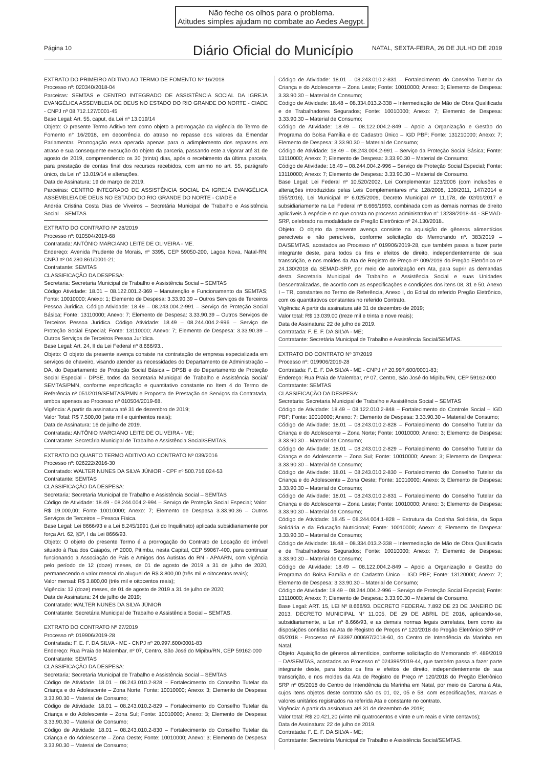Não feche os olhos para o problema.
Atitudes simples ajudam no combate ao Aedes Aegypt.
Página 10
Diário Oficial do Município
NATAL, SEXTA-FEIRA, 26 DE JULHO DE 2019
EXTRATO DO PRIMEIRO ADITIVO AO TERMO DE FOMENTO Nº 16/2018
Processo nº: 020340/2018-04
Parceiras: SEMTAS e CENTRO INTEGRADO DE ASSISTÊNCIA SOCIAL DA IGREJA EVANGÉLICA ASSEMBLEIA DE DEUS NO ESTADO DO RIO GRANDE DO NORTE - CIADE - CNPJ nº 08.712.127/0001-45
Base Legal: Art. 55, caput, da Lei nº 13.019/14
Objeto: O presente Termo Aditivo tem como objeto a prorrogação da vigência do Termo de Fomento n° 16/2018, em decorrência do atraso no repasse dos valores da Emendar Parlamentar. Prorrogação essa operada apenas para o adimplemento dos repasses em atraso e sua consequente execução do objeto da parceria, passando este a vigorar até 31 de agosto de 2019, compreendendo os 30 (trinta) dias, após o recebimento da última parcela, para prestação de contas final dos recursos recebidos, com arrimo no art. 55, parágrafo único, da Lei n° 13.019/14 e alterações.
Data de Assinatura: 19 de março de 2019.
Parceiras: CENTRO INTEGRADO DE ASSISTÊNCIA SOCIAL DA IGREJA EVANGÉLICA ASSEMBLEIA DE DEUS NO ESTADO DO RIO GRANDE DO NORTE - CIADE e
Andréa Cristina Costa Dias de Viveiros – Secretária Municipal de Trabalho e Assistência Social – SEMTAS
EXTRATO DO CONTRATO Nº 28/2019
Processo nº: 010504/2019-68
Contratada: ANTÔNIO MARCIANO LEITE DE OLIVEIRA - ME.
Endereço: Avenida Prudente de Morais, nº 3395, CEP 59050-200, Lagoa Nova, Natal-RN; CNPJ nº 04.280.861/0001-21;
Contratante: SEMTAS
CLASSIFICAÇÃO DA DESPESA:
Secretaria: Secretaria Municipal de Trabalho e Assistência Social – SEMTAS
Código Atividade: 18.01 – 08.122.001.2-369 – Manutenção e Funcionamento da SEMTAS; Fonte: 10010000; Anexo: 1; Elemento de Despesa: 3.33.90.39 – Outros Serviços de Terceiros Pessoa Jurídica. Código Atividade: 18.49 – 08.243.004.2-991 – Serviço de Proteção Social Básica; Fonte: 13110000; Anexo: 7; Elemento de Despesa: 3.33.90.39 – Outros Serviços de Terceiros Pessoa Jurídica. Código Atividade: 18.49 – 08.244.004.2-996 – Serviço de Proteção Social Especial; Fonte: 13110000; Anexo: 7; Elemento de Despesa: 3.33.90.39 – Outros Serviços de Terceiros Pessoa Jurídica.
Base Legal: Art. 24, II da Lei Federal nº 8.666/93..
Objeto: O objeto da presente avença consiste na contratação de empresa especializada em serviços de chaveiro, visando atender as necessidades do Departamento de Administração – DA, do Departamento de Proteção Social Básica – DPSB e do Departamento de Proteção Social Especial - DPSE, todos da Secretaria Municipal de Trabalho e Assistência Social/ SEMTAS/PMN, conforme especificação e quantitativo constante no Item 4 do Termo de Referência nº 051/2019/SEMTAS/PMN e Proposta de Prestação de Serviços da Contratada, ambos apensos ao Processo nº 010504/2019-68.
Vigência: A partir da assinatura até 31 de dezembro de 2019;
Valor Total: R$ 7.500,00 (sete mil e quinhentos reais);
Data de Assinatura: 16 de julho de 2019.
Contratada: ANTÔNIO MARCIANO LEITE DE OLIVEIRA - ME;
Contratante: Secretária Municipal de Trabalho e Assistência Social/SEMTAS.
EXTRATO DO QUARTO TERMO ADITIVO AO CONTRATO Nº 039/2016
Processo nº: 026222/2016-30
Contratado: WALTER NUNES DA SILVA JÚNIOR - CPF nº 500.716.024-53
Contratante: SEMTAS
CLASSIFICAÇÃO DA DESPESA:
Secretaria: Secretaria Municipal de Trabalho e Assistência Social – SEMTAS
Código de Atividade: 18.49 - 08.244.004.2-994 – Serviço de Proteção Social Especial; Valor: R$ 19.000,00; Fonte 10010000; Anexo: 7; Elemento de Despesa 3.33.90.36 – Outros Serviços de Terceiros – Pessoa Física.
Base Legal: Lei 8666/93 e a Lei 8.245/1991 (Lei do Inquilinato) aplicada subsidiariamente por força Art. 62, §3º, I da Lei 8666/93.
Objeto: O objeto do presente Termo é a prorrogação do Contrato de Locação do imóvel situado à Rua dos Caiapós, nº 2000, Pitimbu, nesta Capital, CEP 59067-400, para continuar funcionando a Associação de Pais e Amigos dos Autistas do RN - APAARN, com vigência pelo período de 12 (doze) meses, de 01 de agosto de 2019 a 31 de julho de 2020, permanecendo o valor mensal do aluguel de R$ 3.800,00 (três mil e oitocentos reais);
Valor mensal: R$ 3.800,00 (três mil e oitocentos reais);
Vigência: 12 (doze) meses, de 01 de agosto de 2019 a 31 de julho de 2020;
Data de Assinatura: 24 de julho de 2019;
Contratado: WALTER NUNES DA SILVA JÚNIOR
Contratante: Secretária Municipal de Trabalho e Assistência Social – SEMTAS.
EXTRATO DO CONTRATO Nº 27/2019
Processo nº: 019906/2019-28
Contratada: F. E. F. DA SILVA - ME - CNPJ nº 20.997.600/0001-83
Endereço: Rua Praia de Malembar, nº 07, Centro, São José do Mipibu/RN, CEP 59162-000
Contratante: SEMTAS
CLASSIFICAÇÃO DA DESPESA:
Secretaria: Secretaria Municipal de Trabalho e Assistência Social – SEMTAS
Código de Atividade: 18.01 – 08.243.010.2-828 – Fortalecimento do Conselho Tutelar da Criança e do Adolescente – Zona Norte; Fonte: 10010000; Anexo: 3; Elemento de Despesa: 3.33.90.30 – Material de Consumo;
Código de Atividade: 18.01 – 08.243.010.2-829 – Fortalecimento do Conselho Tutelar da Criança e do Adolescente – Zona Sul; Fonte: 10010000; Anexo: 3; Elemento de Despesa: 3.33.90.30 – Material de Consumo;
Código de Atividade: 18.01 – 08.243.010.2-830 – Fortalecimento do Conselho Tutelar da Criança e do Adolescente – Zona Oeste; Fonte: 10010000; Anexo: 3; Elemento de Despesa: 3.33.90.30 – Material de Consumo;
Código de Atividade: 18.01 – 08.243.010.2-831 – Fortalecimento do Conselho Tutelar da Criança e do Adolescente – Zona Leste; Fonte: 10010000; Anexo: 3; Elemento de Despesa: 3.33.90.30 – Material de Consumo;
Código de Atividade: 18.48 – 08.334.013.2-338 – Intermediação de Mão de Obra Qualificada e de Trabalhadores Segurados; Fonte: 10010000; Anexo: 7; Elemento de Despesa: 3.33.90.30 – Material de Consumo;
Código de Atividade: 18.49 – 08.122.004.2-849 – Apoio a Organização e Gestão do Programa do Bolsa Família e do Cadastro Único – IGD PBF; Fonte: 131210000; Anexo: 7; Elemento de Despesa: 3.33.90.30 – Material de Consumo;
Código de Atividade: 18.49 – 08.243.004.2-991 – Serviço da Proteção Social Básica; Fonte: 13110000; Anexo: 7; Elemento de Despesa: 3.33.90.30 – Material de Consumo;
Código de Atividade: 18.49 – 08.244.004.2-996 – Serviço de Proteção Social Especial; Fonte: 13110000; Anexo: 7; Elemento de Despesa: 3.33.90.30 – Material de Consumo.
Base Legal: Lei Federal nº 10.520/2002, Lei Complementar 123/2006 (com inclusões e alterações introduzidas pelas Leis Complementares nºs: 128/2008, 139/2011, 147/2014 e 155/2016), Lei Municipal nº 6.025/2009, Decreto Municipal nº 11.178, de 02/01/2017 e subsidiariamente na Lei Federal nº 8.666/1993, combinada com as demais normas de direito aplicáveis à espécie e no que consta no processo administrativo n° 13238/2018-44 - SEMAD-SRP, celebrado na modalidade de Pregão Eletrônico nº 24.130/2018..
Objeto: O objeto da presente avença consiste na aquisição de gêneros alimentícios perecíveis e não perecíveis, conforme solicitação do Memorando nº. 383/2019 – DA/SEMTAS, acostados ao Processo n° 019906/2019-28, que também passa a fazer parte integrante deste, para todos os fins e efeitos de direito, independentemente de sua transcrição, e nos moldes da Ata de Registro de Preço nº 009/2019 do Pregão Eletrônico nº 24.130/2018 da SEMAD-SRP, por meio de autorização em Ata, para suprir as demandas desta Secretaria Municipal de Trabalho e Assistência Social e suas Unidades Descentralizadas, de acordo com as especificações e condições dos itens 08, 31 e 50, Anexo I – TR, constantes no Termo de Referência, Anexo I, do Edital do referido Pregão Eletrônico, com os quantitativos constantes no referido Contrato.
Vigência: A partir da assinatura até 31 de dezembro de 2019;
Valor total: R$ 13.039,00 (treze mil e trinta e nove reais);
Data de Assinatura: 22 de julho de 2019.
Contratada: F. E. F. DA SILVA - ME;
Contratante: Secretária Municipal de Trabalho e Assistência Social/SEMTAS.
EXTRATO DO CONTRATO Nº 37/2019
Processo nº: 019906/2019-28
Contratada: F. E. F. DA SILVA - ME - CNPJ nº 20.997.600/0001-83;
Endereço: Rua Praia de Malembar, nº 07, Centro, São José do Mipibu/RN, CEP 59162-000
Contratante: SEMTAS
CLASSIFICAÇÃO DA DESPESA:
Secretaria: Secretaria Municipal de Trabalho e Assistência Social – SEMTAS
Código de Atividade: 18.49 – 08.122.010.2-848 – Fortalecimento do Controle Social – IGD PBF; Fonte: 10010000; Anexo: 7; Elemento de Despesa: 3.33.90.30 – Material de Consumo;
Código de Atividade: 18.01 – 08.243.010.2-828 – Fortalecimento do Conselho Tutelar da Criança e do Adolescente – Zona Norte; Fonte: 10010000; Anexo: 3; Elemento de Despesa: 3.33.90.30 – Material de Consumo;
Código de Atividade: 18.01 – 08.243.010.2-829 – Fortalecimento do Conselho Tutelar da Criança e do Adolescente – Zona Sul; Fonte: 10010000; Anexo: 3; Elemento de Despesa: 3.33.90.30 – Material de Consumo;
Código de Atividade: 18.01 – 08.243.010.2-830 – Fortalecimento do Conselho Tutelar da Criança e do Adolescente – Zona Oeste; Fonte: 10010000; Anexo: 3; Elemento de Despesa: 3.33.90.30 – Material de Consumo;
Código de Atividade: 18.01 – 08.243.010.2-831 – Fortalecimento do Conselho Tutelar da Criança e do Adolescente – Zona Leste; Fonte: 10010000; Anexo: 3; Elemento de Despesa: 3.33.90.30 – Material de Consumo;
Código de Atividade: 18.45 – 08.244.004.1-828 – Estrutura da Cozinha Solidária, da Sopa Solidária e da Educação Nutricional; Fonte: 10010000; Anexo: 4; Elemento de Despesa: 3.33.90.30 – Material de Consumo;
Código de Atividade: 18.48 – 08.334.013.2-338 – Intermediação de Mão de Obra Qualificada e de Trabalhadores Segurados; Fonte: 10010000; Anexo: 7; Elemento de Despesa: 3.33.90.30 – Material de Consumo;
Código de Atividade: 18.49 – 08.122.004.2-849 – Apoio a Organização e Gestão do Programa do Bolsa Família e do Cadastro Único – IGD PBF; Fonte: 13120000; Anexo: 7; Elemento de Despesa: 3.33.90.30 – Material de Consumo;
Código de Atividade: 18.49 – 08.244.004.2-996 – Serviço de Proteção Social Especial; Fonte: 13110000; Anexo: 7; Elemento de Despesa: 3.33.90.30 – Material de Consumo.
Base Legal: ART. 15, LEI Nº 8.666/93. DECRETO FEDERAL 7.892 DE 23 DE JANEIRO DE 2013. DECRETO MUNICIPAL N° 11.005, DE 29 DE ABRIL DE 2016, aplicando-se, subsidiariamente, a Lei nº 8.666/93, e as demais normas legais correlatas, bem como às disposições contidas na Ata de Registro de Preços nº 120/2018 do Pregão Eletrônico SRP nº 05/2018 - Processo nº 63397.000697/2018-60, do Centro de Intendência da Marinha em Natal.
Objeto: Aquisição de gêneros alimentícios, conforme solicitação do Memorando nº. 489/2019 – DA/SEMTAS, acostados ao Processo n° 024399/2019-44, que também passa a fazer parte integrante deste, para todos os fins e efeitos de direito, independentemente de sua transcrição, e nos moldes da Ata de Registro de Preço nº 120/2018 do Pregão Eletrônico SRP nº 05/2018 do Centro de Intendência da Marinha em Natal, por meio de Carona à Ata, cujos itens objetos deste contrato são os 01, 02, 05 e 58, com especificações, marcas e valores unitários registrados na referida Ata e constante no contrato.
Vigência: A partir da assinatura até 31 de dezembro de 2019;
Valor total: R$ 20.421,20 (vinte mil quatrocentos e vinte e um reais e vinte centavos);
Data de Assinatura: 22 de julho de 2019.
Contratada: F. E. F. DA SILVA - ME;
Contratante: Secretária Municipal de Trabalho e Assistência Social/SEMTAS.